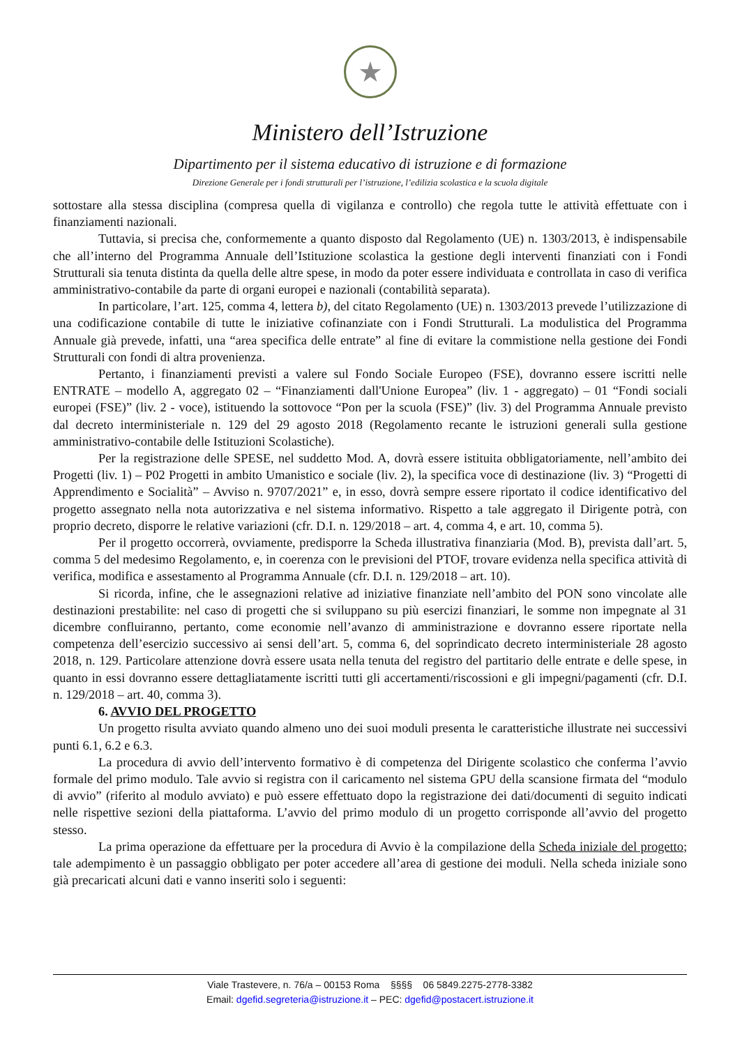★
Ministero dell’Istruzione
Dipartimento per il sistema educativo di istruzione e di formazione
Direzione Generale per i fondi strutturali per l’istruzione, l’edilizia scolastica e la scuola digitale
sottostare alla stessa disciplina (compresa quella di vigilanza e controllo) che regola tutte le attività effettuate con i finanziamenti nazionali.
Tuttavia, si precisa che, conformemente a quanto disposto dal Regolamento (UE) n. 1303/2013, è indispensabile che all’interno del Programma Annuale dell’Istituzione scolastica la gestione degli interventi finanziati con i Fondi Strutturali sia tenuta distinta da quella delle altre spese, in modo da poter essere individuata e controllata in caso di verifica amministrativo-contabile da parte di organi europei e nazionali (contabilità separata).
In particolare, l’art. 125, comma 4, lettera b), del citato Regolamento (UE) n. 1303/2013 prevede l’utilizzazione di una codificazione contabile di tutte le iniziative cofinanziate con i Fondi Strutturali. La modulistica del Programma Annuale già prevede, infatti, una “area specifica delle entrate” al fine di evitare la commistione nella gestione dei Fondi Strutturali con fondi di altra provenienza.
Pertanto, i finanziamenti previsti a valere sul Fondo Sociale Europeo (FSE), dovranno essere iscritti nelle ENTRATE – modello A, aggregato 02 – “Finanziamenti dall'Unione Europea” (liv. 1 - aggregato) – 01 “Fondi sociali europei (FSE)” (liv. 2 - voce), istituendo la sottovoce “Pon per la scuola (FSE)” (liv. 3) del Programma Annuale previsto dal decreto interministeriale n. 129 del 29 agosto 2018 (Regolamento recante le istruzioni generali sulla gestione amministrativo-contabile delle Istituzioni Scolastiche).
Per la registrazione delle SPESE, nel suddetto Mod. A, dovrà essere istituita obbligatoriamente, nell’ambito dei Progetti (liv. 1) – P02 Progetti in ambito Umanistico e sociale (liv. 2), la specifica voce di destinazione (liv. 3) “Progetti di Apprendimento e Socialità” – Avviso n. 9707/2021” e, in esso, dovrà sempre essere riportato il codice identificativo del progetto assegnato nella nota autorizzativa e nel sistema informativo. Rispetto a tale aggregato il Dirigente potrà, con proprio decreto, disporre le relative variazioni (cfr. D.I. n. 129/2018 – art. 4, comma 4, e art. 10, comma 5).
Per il progetto occorrerà, ovviamente, predisporre la Scheda illustrativa finanziaria (Mod. B), prevista dall’art. 5, comma 5 del medesimo Regolamento, e, in coerenza con le previsioni del PTOF, trovare evidenza nella specifica attività di verifica, modifica e assestamento al Programma Annuale (cfr. D.I. n. 129/2018 – art. 10).
Si ricorda, infine, che le assegnazioni relative ad iniziative finanziate nell’ambito del PON sono vincolate alle destinazioni prestabilite: nel caso di progetti che si sviluppano su più esercizi finanziari, le somme non impegnate al 31 dicembre confluiranno, pertanto, come economie nell’avanzo di amministrazione e dovranno essere riportate nella competenza dell’esercizio successivo ai sensi dell’art. 5, comma 6, del soprindicato decreto interministeriale 28 agosto 2018, n. 129. Particolare attenzione dovrà essere usata nella tenuta del registro del partitario delle entrate e delle spese, in quanto in essi dovranno essere dettagliatamente iscritti tutti gli accertamenti/riscossioni e gli impegni/pagamenti (cfr. D.I. n. 129/2018 – art. 40, comma 3).
6. AVVIO DEL PROGETTO
Un progetto risulta avviato quando almeno uno dei suoi moduli presenta le caratteristiche illustrate nei successivi punti 6.1, 6.2 e 6.3.
La procedura di avvio dell’intervento formativo è di competenza del Dirigente scolastico che conferma l’avvio formale del primo modulo. Tale avvio si registra con il caricamento nel sistema GPU della scansione firmata del “modulo di avvio” (riferito al modulo avviato) e può essere effettuato dopo la registrazione dei dati/documenti di seguito indicati nelle rispettive sezioni della piattaforma. L’avvio del primo modulo di un progetto corrisponde all’avvio del progetto stesso.
La prima operazione da effettuare per la procedura di Avvio è la compilazione della Scheda iniziale del progetto; tale adempimento è un passaggio obbligato per poter accedere all’area di gestione dei moduli. Nella scheda iniziale sono già precaricati alcuni dati e vanno inseriti solo i seguenti:
Viale Trastevere, n. 76/a – 00153 Roma §§§§ 06 5849.2275-2778-3382
Email: dgefid.segreteria@istruzione.it – PEC: dgefid@postacert.istruzione.it